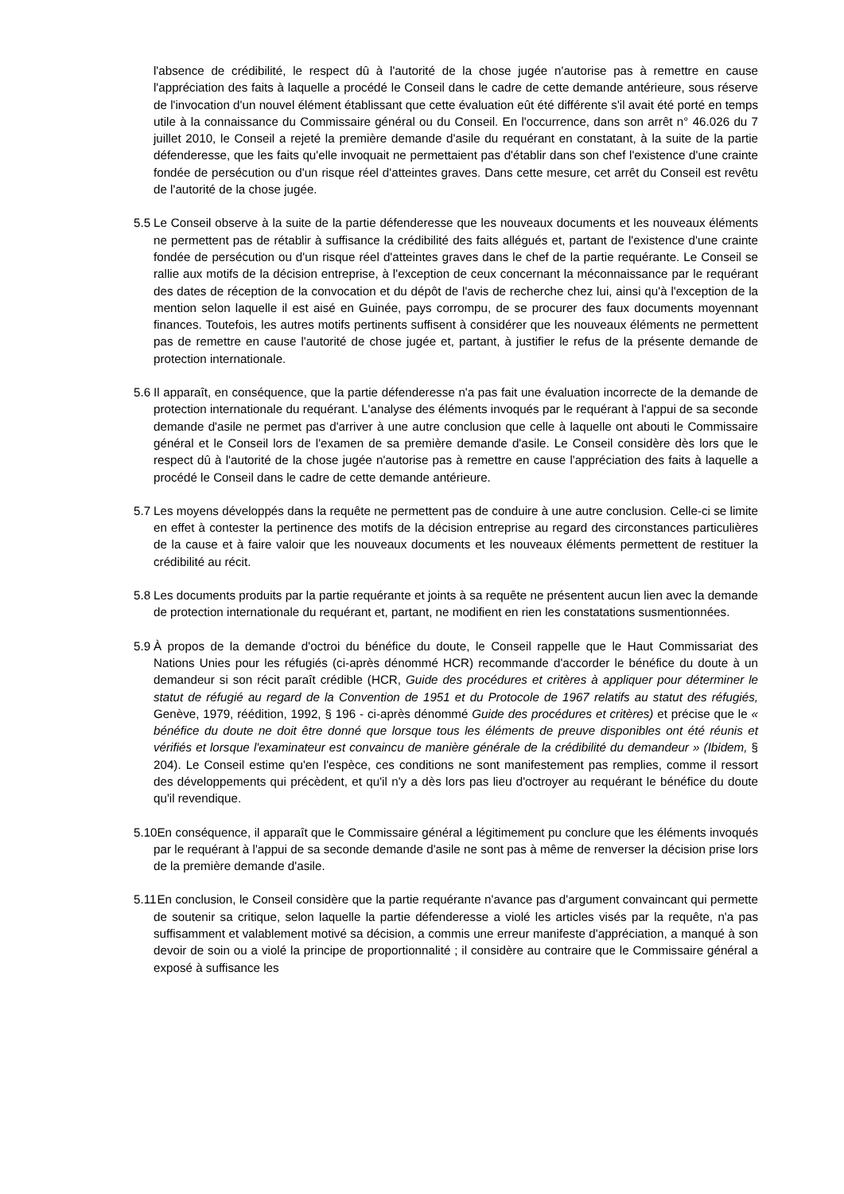l'absence de crédibilité, le respect dû à l'autorité de la chose jugée n'autorise pas à remettre en cause l'appréciation des faits à laquelle a procédé le Conseil dans le cadre de cette demande antérieure, sous réserve de l'invocation d'un nouvel élément établissant que cette évaluation eût été différente s'il avait été porté en temps utile à la connaissance du Commissaire général ou du Conseil. En l'occurrence, dans son arrêt n° 46.026 du 7 juillet 2010, le Conseil a rejeté la première demande d'asile du requérant en constatant, à la suite de la partie défenderesse, que les faits qu'elle invoquait ne permettaient pas d'établir dans son chef l'existence d'une crainte fondée de persécution ou d'un risque réel d'atteintes graves. Dans cette mesure, cet arrêt du Conseil est revêtu de l'autorité de la chose jugée.
5.5
Le Conseil observe à la suite de la partie défenderesse que les nouveaux documents et les nouveaux éléments ne permettent pas de rétablir à suffisance la crédibilité des faits allégués et, partant de l'existence d'une crainte fondée de persécution ou d'un risque réel d'atteintes graves dans le chef de la partie requérante. Le Conseil se rallie aux motifs de la décision entreprise, à l'exception de ceux concernant la méconnaissance par le requérant des dates de réception de la convocation et du dépôt de l'avis de recherche chez lui, ainsi qu'à l'exception de la mention selon laquelle il est aisé en Guinée, pays corrompu, de se procurer des faux documents moyennant finances. Toutefois, les autres motifs pertinents suffisent à considérer que les nouveaux éléments ne permettent pas de remettre en cause l'autorité de chose jugée et, partant, à justifier le refus de la présente demande de protection internationale.
5.6
Il apparaît, en conséquence, que la partie défenderesse n'a pas fait une évaluation incorrecte de la demande de protection internationale du requérant. L'analyse des éléments invoqués par le requérant à l'appui de sa seconde demande d'asile ne permet pas d'arriver à une autre conclusion que celle à laquelle ont abouti le Commissaire général et le Conseil lors de l'examen de sa première demande d'asile. Le Conseil considère dès lors que le respect dû à l'autorité de la chose jugée n'autorise pas à remettre en cause l'appréciation des faits à laquelle a procédé le Conseil dans le cadre de cette demande antérieure.
5.7
Les moyens développés dans la requête ne permettent pas de conduire à une autre conclusion. Celle-ci se limite en effet à contester la pertinence des motifs de la décision entreprise au regard des circonstances particulières de la cause et à faire valoir que les nouveaux documents et les nouveaux éléments permettent de restituer la crédibilité au récit.
5.8
Les documents produits par la partie requérante et joints à sa requête ne présentent aucun lien avec la demande de protection internationale du requérant et, partant, ne modifient en rien les constatations susmentionnées.
5.9
À propos de la demande d'octroi du bénéfice du doute, le Conseil rappelle que le Haut Commissariat des Nations Unies pour les réfugiés (ci-après dénommé HCR) recommande d'accorder le bénéfice du doute à un demandeur si son récit paraît crédible (HCR, Guide des procédures et critères à appliquer pour déterminer le statut de réfugié au regard de la Convention de 1951 et du Protocole de 1967 relatifs au statut des réfugiés, Genève, 1979, réédition, 1992, § 196 - ci-après dénommé Guide des procédures et critères) et précise que le « bénéfice du doute ne doit être donné que lorsque tous les éléments de preuve disponibles ont été réunis et vérifiés et lorsque l'examinateur est convaincu de manière générale de la crédibilité du demandeur » (Ibidem, § 204). Le Conseil estime qu'en l'espèce, ces conditions ne sont manifestement pas remplies, comme il ressort des développements qui précèdent, et qu'il n'y a dès lors pas lieu d'octroyer au requérant le bénéfice du doute qu'il revendique.
5.10
En conséquence, il apparaît que le Commissaire général a légitimement pu conclure que les éléments invoqués par le requérant à l'appui de sa seconde demande d'asile ne sont pas à même de renverser la décision prise lors de la première demande d'asile.
5.11
En conclusion, le Conseil considère que la partie requérante n'avance pas d'argument convaincant qui permette de soutenir sa critique, selon laquelle la partie défenderesse a violé les articles visés par la requête, n'a pas suffisamment et valablement motivé sa décision, a commis une erreur manifeste d'appréciation, a manqué à son devoir de soin ou a violé la principe de proportionnalité ; il considère au contraire que le Commissaire général a exposé à suffisance les